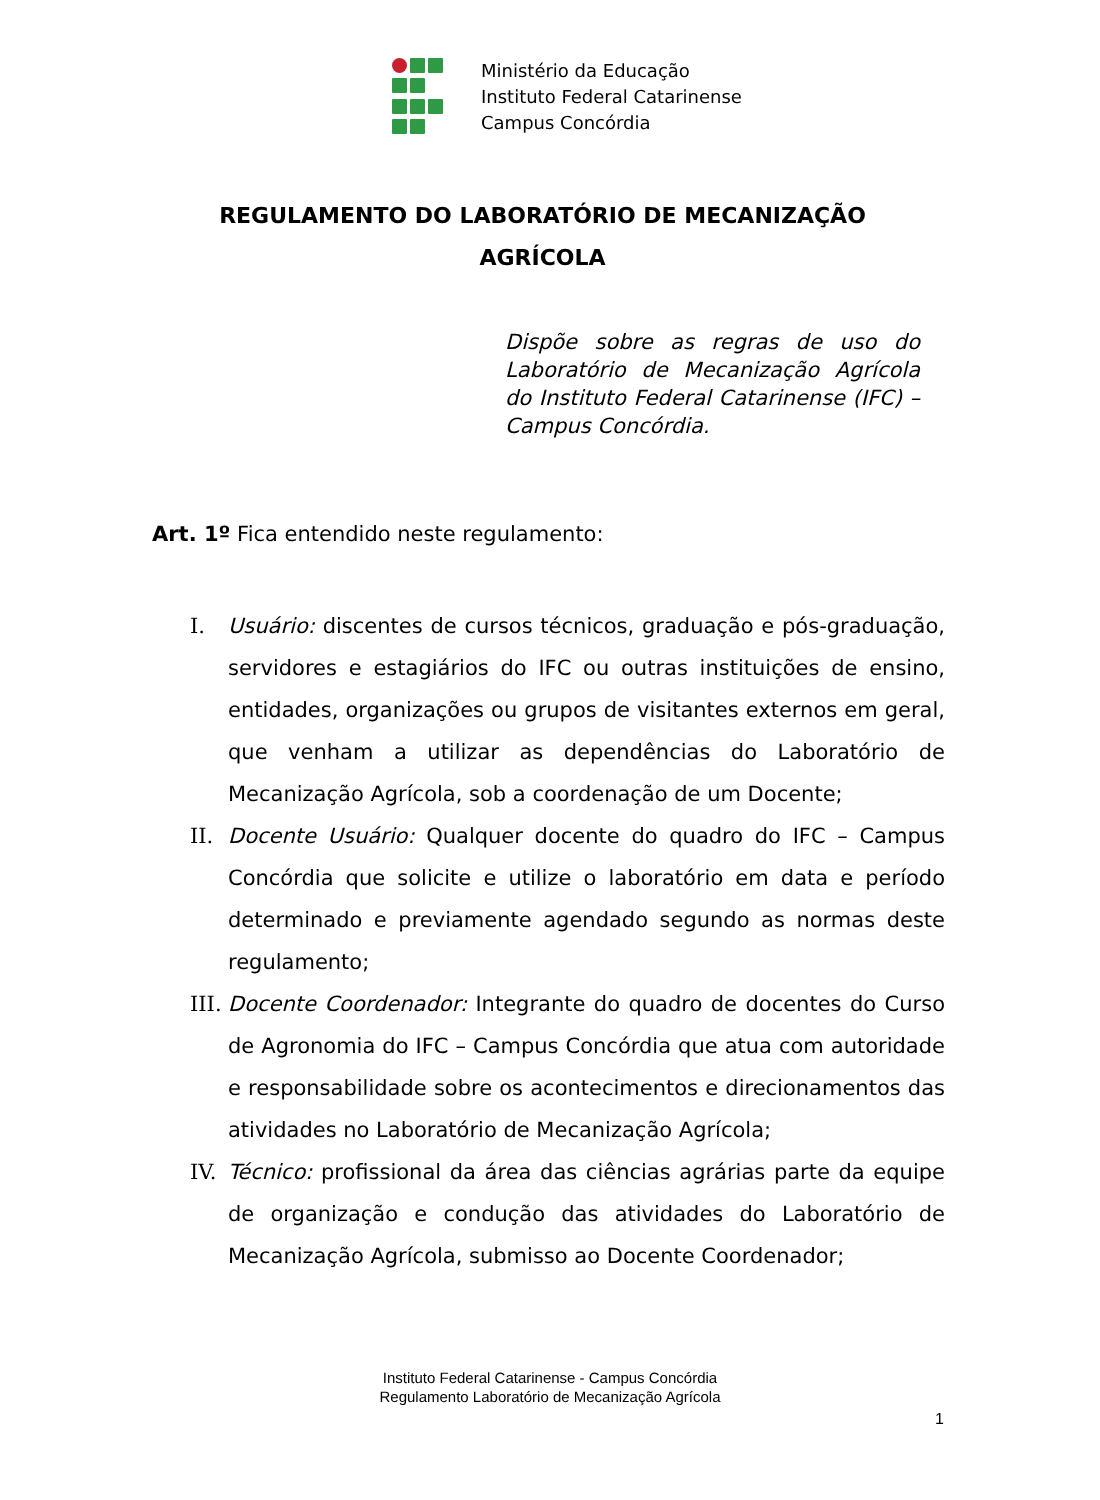Ministério da Educação
Instituto Federal Catarinense
Campus Concórdia
REGULAMENTO DO LABORATÓRIO DE MECANIZAÇÃO
AGRÍCOLA
Dispõe sobre as regras de uso do Laboratório de Mecanização Agrícola do Instituto Federal Catarinense (IFC) – Campus Concórdia.
Art. 1º Fica entendido neste regulamento:
I. Usuário: discentes de cursos técnicos, graduação e pós-graduação, servidores e estagiários do IFC ou outras instituições de ensino, entidades, organizações ou grupos de visitantes externos em geral, que venham a utilizar as dependências do Laboratório de Mecanização Agrícola, sob a coordenação de um Docente;
II. Docente Usuário: Qualquer docente do quadro do IFC – Campus Concórdia que solicite e utilize o laboratório em data e período determinado e previamente agendado segundo as normas deste regulamento;
III. Docente Coordenador: Integrante do quadro de docentes do Curso de Agronomia do IFC – Campus Concórdia que atua com autoridade e responsabilidade sobre os acontecimentos e direcionamentos das atividades no Laboratório de Mecanização Agrícola;
IV. Técnico: profissional da área das ciências agrárias parte da equipe de organização e condução das atividades do Laboratório de Mecanização Agrícola, submisso ao Docente Coordenador;
Instituto Federal Catarinense - Campus Concórdia
Regulamento Laboratório de Mecanização Agrícola
1